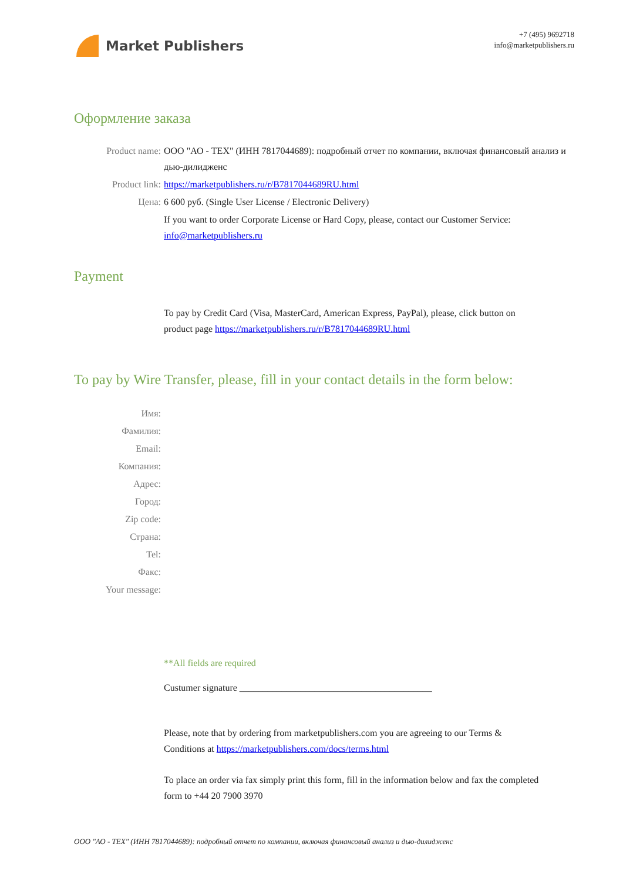Market Publishers
+7 (495) 9692718
info@marketpublishers.ru
Оформление заказа
Product name: ООО "АО - ТЕХ" (ИНН 7817044689): подробный отчет по компании, включая финансовый анализ и дью-дилидженс
Product link: https://marketpublishers.ru/r/B7817044689RU.html
Цена: 6 600 руб. (Single User License / Electronic Delivery)
If you want to order Corporate License or Hard Copy, please, contact our Customer Service: info@marketpublishers.ru
Payment
To pay by Credit Card (Visa, MasterCard, American Express, PayPal), please, click button on product page https://marketpublishers.ru/r/B7817044689RU.html
To pay by Wire Transfer, please, fill in your contact details in the form below:
Имя:
Фамилия:
Email:
Компания:
Адрес:
Город:
Zip code:
Страна:
Tel:
Факс:
Your message:
**All fields are required
Custumer signature _________________________________________
Please, note that by ordering from marketpublishers.com you are agreeing to our Terms & Conditions at https://marketpublishers.com/docs/terms.html
To place an order via fax simply print this form, fill in the information below and fax the completed form to +44 20 7900 3970
ООО "АО - ТЕХ" (ИНН 7817044689): подробный отчет по компании, включая финансовый анализ и дью-дилидженс